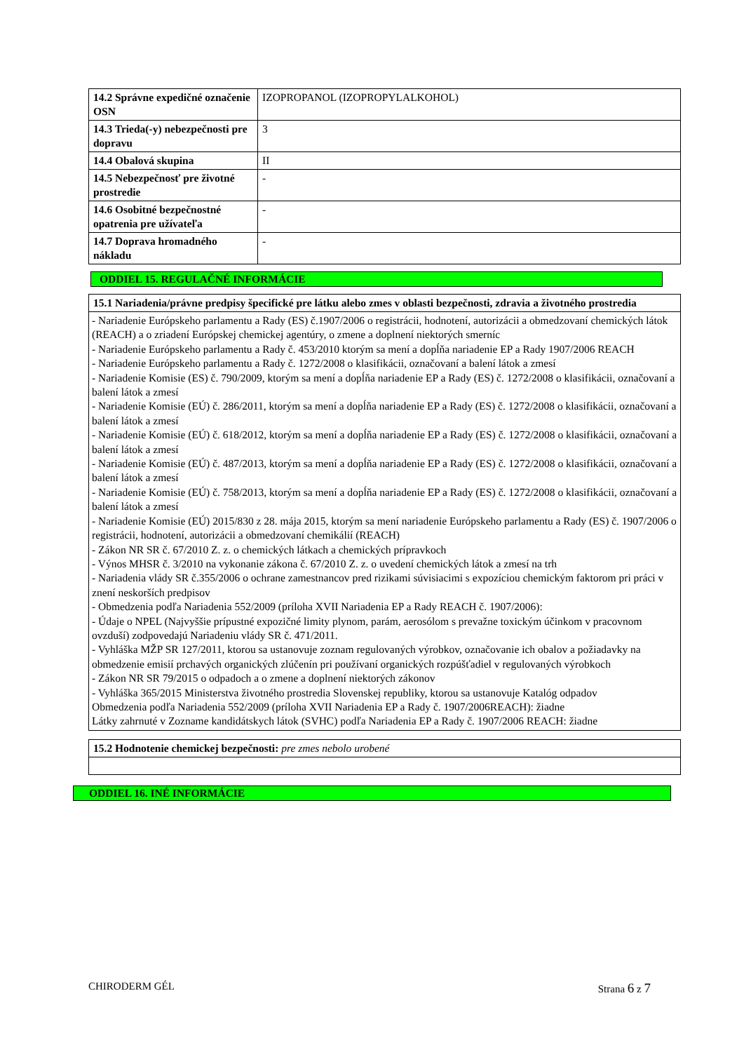| 14.2 Správne expedičné označenie OSN | IZOPROPANOL (IZOPROPYLALKOHOL) |
| 14.3 Trieda(-y) nebezpečnosti pre dopravu | 3 |
| 14.4 Obalová skupina | II |
| 14.5 Nebezpečnosť pre životné prostredie | - |
| 14.6 Osobitné bezpečnostné opatrenia pre užívateľa | - |
| 14.7 Doprava hromadného nákladu | - |
ODDIEL 15. REGULAČNÉ INFORMÁCIE
| 15.1 Nariadenia/právne predpisy špecifické pre látku alebo zmes v oblasti bezpečnosti, zdravia a životného prostredia |
| - Nariadenie Európskeho parlamentu a Rady (ES) č.1907/2006 o registrácii, hodnotení, autorizácii a obmedzovaní chemických látok (REACH) a o zriadení Európskej chemickej agentúry, o zmene a doplnení niektorých smerníc - Nariadenie Európskeho parlamentu a Rady č. 453/2010 ktorým sa mení a dopĺňa nariadenie EP a Rady 1907/2006 REACH - Nariadenie Európskeho parlamentu a Rady č. 1272/2008 o klasifikácii, označovaní a balení látok a zmesí - Nariadenie Komisie (ES) č. 790/2009, ktorým sa mení a dopĺňa nariadenie EP a Rady (ES) č. 1272/2008 o klasifikácii, označovaní a balení látok a zmesí - Nariadenie Komisie (EÚ) č. 286/2011, ktorým sa mení a dopĺňa nariadenie EP a Rady (ES) č. 1272/2008 o klasifikácii, označovaní a balení látok a zmesí - Nariadenie Komisie (EÚ) č. 618/2012, ktorým sa mení a dopĺňa nariadenie EP a Rady (ES) č. 1272/2008 o klasifikácii, označovaní a balení látok a zmesí - Nariadenie Komisie (EÚ) č. 487/2013, ktorým sa mení a dopĺňa nariadenie EP a Rady (ES) č. 1272/2008 o klasifikácii, označovaní a balení látok a zmesí - Nariadenie Komisie (EÚ) č. 758/2013, ktorým sa mení a dopĺňa nariadenie EP a Rady (ES) č. 1272/2008 o klasifikácii, označovaní a balení látok a zmesí - Nariadenie Komisie (EÚ) 2015/830 z 28. mája 2015, ktorým sa mení nariadenie Európskeho parlamentu a Rady (ES) č. 1907/2006 o registrácii, hodnotení, autorizácii a obmedzovaní chemikálií (REACH) - Zákon NR SR č. 67/2010 Z. z. o chemických látkach a chemických prípravkoch - Výnos MHSR č. 3/2010 na vykonanie zákona č. 67/2010 Z. z. o uvedení chemických látok a zmesí na trh - Nariadenia vlády SR č.355/2006 o ochrane zamestnancov pred rizikami súvisiacimi s expozíciou chemickým faktorom pri práci v znení neskorších predpisov - Obmedzenia podľa Nariadenia 552/2009 (príloha XVII Nariadenia EP a Rady REACH č. 1907/2006): - Údaje o NPEL (Najvyššie prípustné expozičné limity plynom, parám, aerosólom s prevažne toxickým účinkom v pracovnom ovzduší) zodpovedajú Nariadeniu vlády SR č. 471/2011. - Vyhláška MŽP SR 127/2011, ktorou sa ustanovuje zoznam regulovaných výrobkov, označovanie ich obalov a požiadavky na obmedzenie emisií prchavých organických zlúčenín pri používaní organických rozpúšťadiel v regulovaných výrobkoch - Zákon NR SR 79/2015 o odpadoch a o zmene a doplnení niektorých zákonov - Vyhláška 365/2015 Ministerstva životného prostredia Slovenskej republiky, ktorou sa ustanovuje Katalóg odpadov Obmedzenia podľa Nariadenia 552/2009 (príloha XVII Nariadenia EP a Rady č. 1907/2006REACH): žiadne Látky zahrnuté v Zozname kandidátskych látok (SVHC) podľa Nariadenia EP a Rady č. 1907/2006 REACH: žiadne |
| 15.2 Hodnotenie chemickej bezpečnosti: pre zmes nebolo urobené |
ODDIEL 16. INÉ INFORMÁCIE
CHIRODERM GÉL Strana 6 z 7